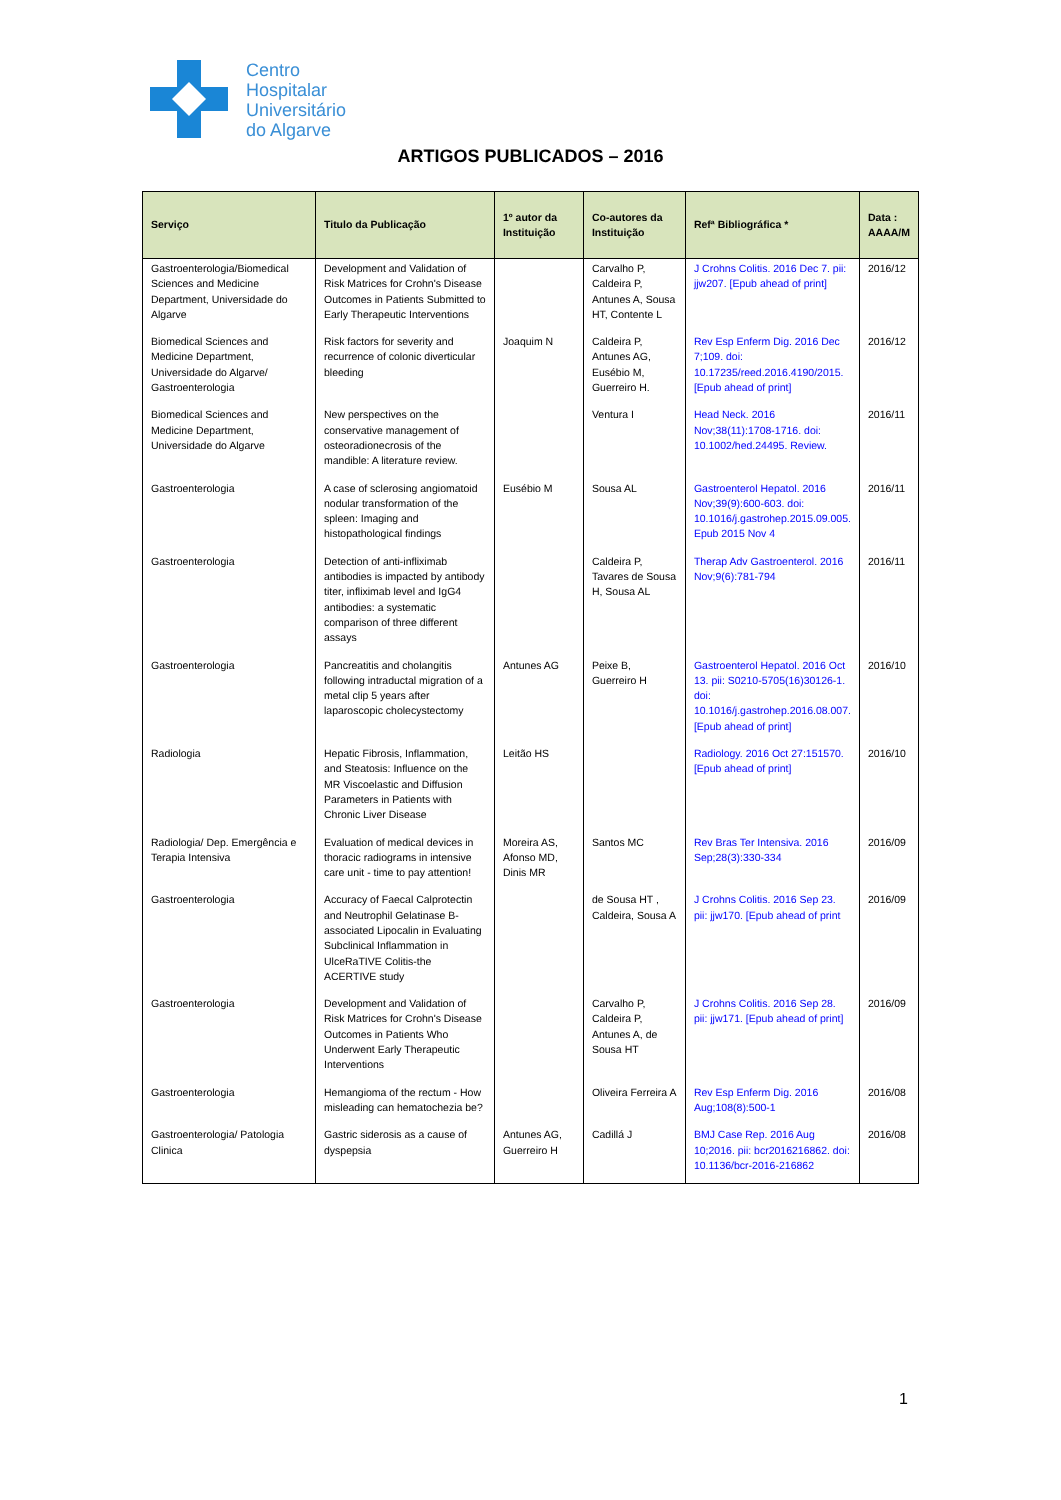Centro
Hospitalar
Universitário
do Algarve
ARTIGOS PUBLICADOS – 2016
| Serviço | Titulo da Publicação | 1º autor da Instituição | Co-autores da Instituição | Refª Bibliográfica * | Data : AAAA/M |
| --- | --- | --- | --- | --- | --- |
| Gastroenterologia/Biomedical Sciences and Medicine Department, Universidade do Algarve | Development and Validation of Risk Matrices for Crohn's Disease Outcomes in Patients Submitted to Early Therapeutic Interventions | | Carvalho P, Caldeira P, Antunes A, Sousa HT, Contente L | J Crohns Colitis. 2016 Dec 7. pii: jjw207. [Epub ahead of print] | 2016/12 |
| Biomedical Sciences and Medicine Department, Universidade do Algarve/ Gastroenterologia | Risk factors for severity and recurrence of colonic diverticular bleeding | Joaquim N | Caldeira P, Antunes AG, Eusébio M, Guerreiro H. | Rev Esp Enferm Dig. 2016 Dec 7;109. doi: 10.17235/reed.2016.4190/2015. [Epub ahead of print] | 2016/12 |
| Biomedical Sciences and Medicine Department, Universidade do Algarve | New perspectives on the conservative management of osteoradionecrosis of the mandible: A literature review. | | Ventura I | Head Neck. 2016 Nov;38(11):1708-1716. doi: 10.1002/hed.24495. Review. | 2016/11 |
| Gastroenterologia | A case of sclerosing angiomatoid nodular transformation of the spleen: Imaging and histopathological findings | Eusébio M | Sousa AL | Gastroenterol Hepatol. 2016 Nov;39(9):600-603. doi: 10.1016/j.gastrohep.2015.09.005. Epub 2015 Nov 4 | 2016/11 |
| Gastroenterologia | Detection of anti-infliximab antibodies is impacted by antibody titer, infliximab level and IgG4 antibodies: a systematic comparison of three different assays | | Caldeira P, Tavares de Sousa H, Sousa AL | Therap Adv Gastroenterol. 2016 Nov;9(6):781-794 | 2016/11 |
| Gastroenterologia | Pancreatitis and cholangitis following intraductal migration of a metal clip 5 years after laparoscopic cholecystectomy | Antunes AG | Peixe B, Guerreiro H | Gastroenterol Hepatol. 2016 Oct 13. pii: S0210-5705(16)30126-1. doi: 10.1016/j.gastrohep.2016.08.007. [Epub ahead of print] | 2016/10 |
| Radiologia | Hepatic Fibrosis, Inflammation, and Steatosis: Influence on the MR Viscoelastic and Diffusion Parameters in Patients with Chronic Liver Disease | Leitão HS | | Radiology. 2016 Oct 27:151570. [Epub ahead of print] | 2016/10 |
| Radiologia/ Dep. Emergência e Terapia Intensiva | Evaluation of medical devices in thoracic radiograms in intensive care unit - time to pay attention! | Moreira AS, Afonso MD, Dinis MR | Santos MC | Rev Bras Ter Intensiva. 2016 Sep;28(3):330-334 | 2016/09 |
| Gastroenterologia | Accuracy of Faecal Calprotectin and Neutrophil Gelatinase B-associated Lipocalin in Evaluating Subclinical Inflammation in UlceRaTIVE Colitis-the ACERTIVE study | | de Sousa HT , Caldeira, Sousa A | J Crohns Colitis. 2016 Sep 23. pii: jjw170. [Epub ahead of print | 2016/09 |
| Gastroenterologia | Development and Validation of Risk Matrices for Crohn's Disease Outcomes in Patients Who Underwent Early Therapeutic Interventions | | Carvalho P, Caldeira P, Antunes A, de Sousa HT | J Crohns Colitis. 2016 Sep 28. pii: jjw171. [Epub ahead of print] | 2016/09 |
| Gastroenterologia | Hemangioma of the rectum - How misleading can hematochezia be? | | Oliveira Ferreira A | Rev Esp Enferm Dig. 2016 Aug;108(8):500-1 | 2016/08 |
| Gastroenterologia/ Patologia Clinica | Gastric siderosis as a cause of dyspepsia | Antunes AG, Guerreiro H | Cadillá J | BMJ Case Rep. 2016 Aug 10;2016. pii: bcr2016216862. doi: 10.1136/bcr-2016-216862 | 2016/08 |
1